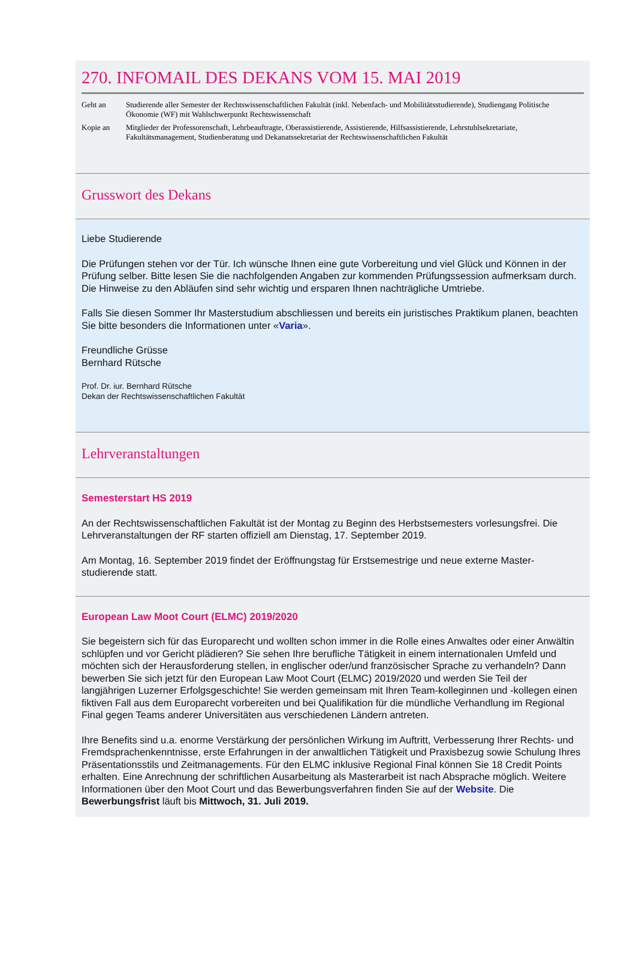270. INFOMAIL DES DEKANS VOM 15. MAI 2019
| Geht an | Studierende aller Semester der Rechtswissenschaftlichen Fakultät (inkl. Nebenfach- und Mobilitätsstudierende), Studiengang Politische Ökonomie (WF) mit Wahlschwerpunkt Rechtswissenschaft |
| Kopie an | Mitglieder der Professorenschaft, Lehrbeauftragte, Oberassistierende, Assistierende, Hilfsassistierende, Lehrstuhlsekretariate, Fakultätsmanagement, Studienberatung und Dekanatssekretariat der Rechtswissenschaftlichen Fakultät |
Grusswort des Dekans
Liebe Studierende
Die Prüfungen stehen vor der Tür. Ich wünsche Ihnen eine gute Vorbereitung und viel Glück und Können in der Prüfung selber. Bitte lesen Sie die nachfolgenden Angaben zur kommenden Prüfungssession aufmerksam durch. Die Hinweise zu den Abläufen sind sehr wichtig und ersparen Ihnen nachträgliche Umtriebe.
Falls Sie diesen Sommer Ihr Masterstudium abschliessen und bereits ein juristisches Praktikum planen, beachten Sie bitte besonders die Informationen unter «Varia».
Freundliche Grüsse
Bernhard Rütsche
Prof. Dr. iur. Bernhard Rütsche
Dekan der Rechtswissenschaftlichen Fakultät
Lehrveranstaltungen
Semesterstart HS 2019
An der Rechtswissenschaftlichen Fakultät ist der Montag zu Beginn des Herbstsemesters vorlesungsfrei. Die Lehrveranstaltungen der RF starten offiziell am Dienstag, 17. September 2019.
Am Montag, 16. September 2019 findet der Eröffnungstag für Erstsemestrige und neue externe Master-studierende statt.
European Law Moot Court (ELMC) 2019/2020
Sie begeistern sich für das Europarecht und wollten schon immer in die Rolle eines Anwaltes oder einer Anwältin schlüpfen und vor Gericht plädieren? Sie sehen Ihre berufliche Tätigkeit in einem internationalen Umfeld und möchten sich der Herausforderung stellen, in englischer oder/und französischer Sprache zu verhandeln? Dann bewerben Sie sich jetzt für den European Law Moot Court (ELMC) 2019/2020 und werden Sie Teil der langjährigen Luzerner Erfolgsgeschichte! Sie werden gemeinsam mit Ihren Team-kolleginnen und -kollegen einen fiktiven Fall aus dem Europarecht vorbereiten und bei Qualifikation für die mündliche Verhandlung im Regional Final gegen Teams anderer Universitäten aus verschiedenen Ländern antreten.
Ihre Benefits sind u.a. enorme Verstärkung der persönlichen Wirkung im Auftritt, Verbesserung Ihrer Rechts- und Fremdsprachenkenntnisse, erste Erfahrungen in der anwaltlichen Tätigkeit und Praxisbezug sowie Schulung Ihres Präsentationsstils und Zeitmanagements. Für den ELMC inklusive Regional Final können Sie 18 Credit Points erhalten. Eine Anrechnung der schriftlichen Ausarbeitung als Masterarbeit ist nach Absprache möglich. Weitere Informationen über den Moot Court und das Bewerbungsverfahren finden Sie auf der Website. Die Bewerbungsfrist läuft bis Mittwoch, 31. Juli 2019.